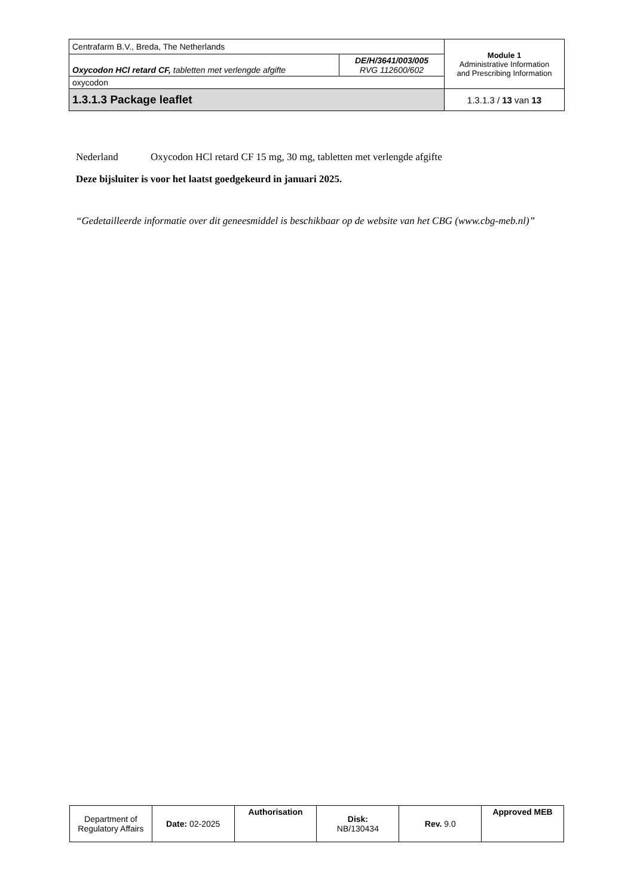| Centrafarm B.V., Breda, The Netherlands | | Module 1 Administrative Information and Prescribing Information |
| Oxycodon HCl retard CF, tabletten met verlengde afgifte | DE/H/3641/003/005 RVG 112600/602 | |
| oxycodon | | |
| 1.3.1.3 Package leaflet | | 1.3.1.3 / 13 van 13 |
Nederland Oxycodon HCl retard CF 15 mg, 30 mg, tabletten met verlengde afgifte
Deze bijsluiter is voor het laatst goedgekeurd in januari 2025.
“Gedetailleerde informatie over dit geneesmiddel is beschikbaar op de website van het CBG (www.cbg-meb.nl)”
| Department of Regulatory Affairs | Date: 02-2025 | Authorisation | Disk: NB/130434 | Rev. 9.0 | Approved MEB |